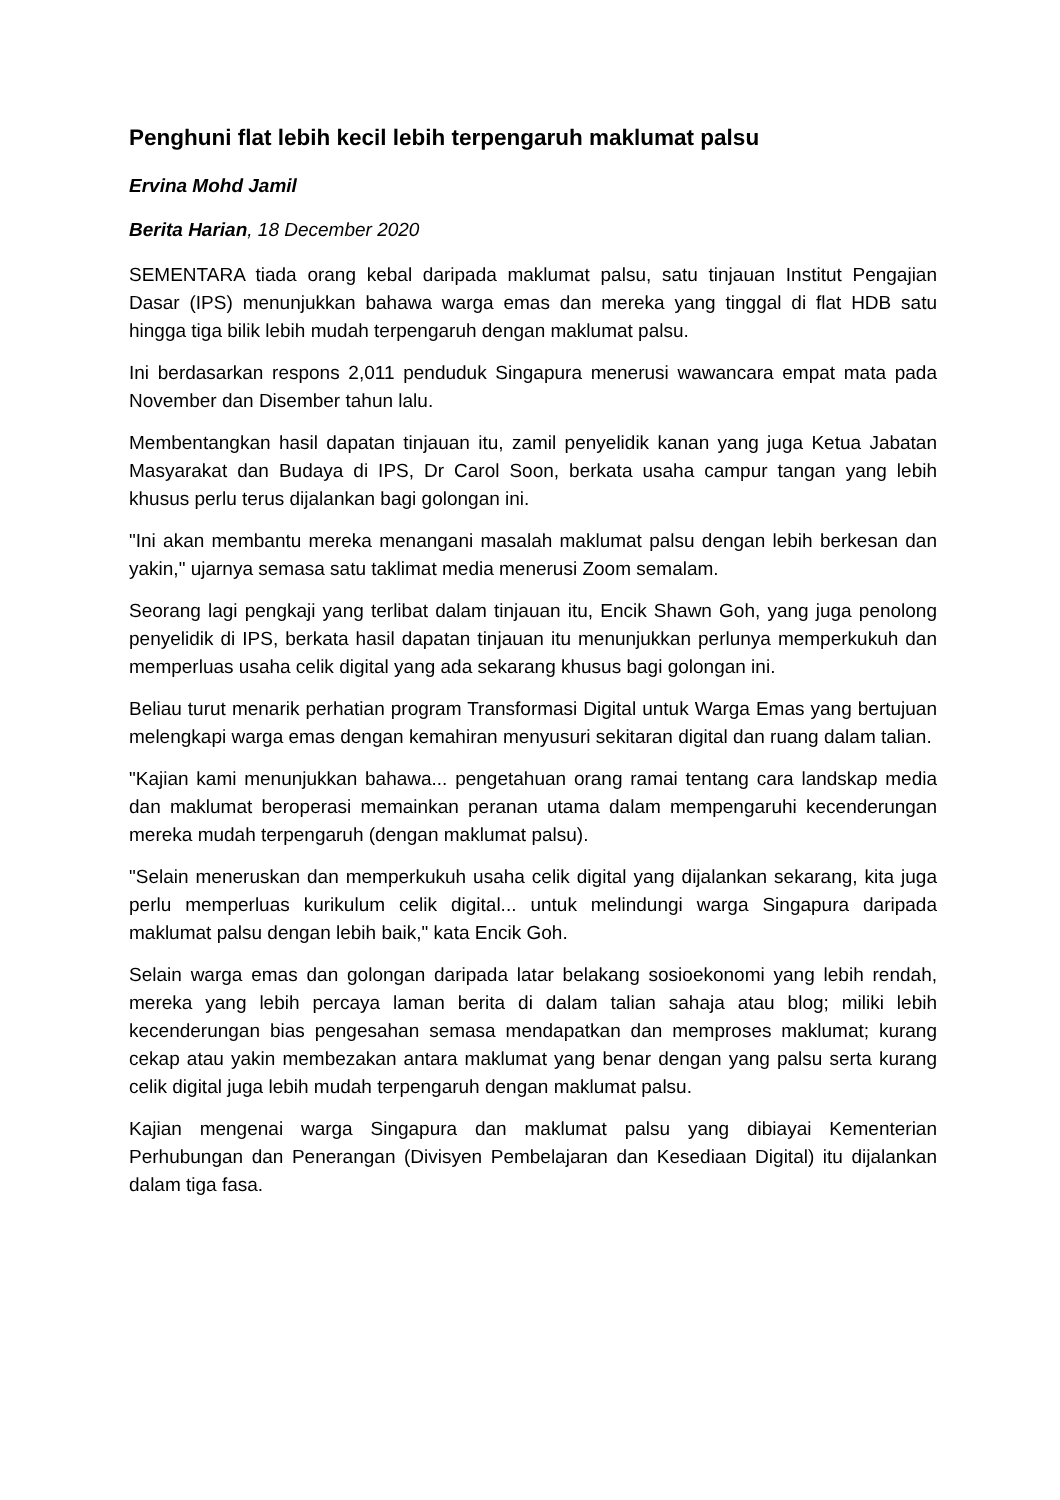Penghuni flat lebih kecil lebih terpengaruh maklumat palsu
Ervina Mohd Jamil
Berita Harian, 18 December 2020
SEMENTARA tiada orang kebal daripada maklumat palsu, satu tinjauan Institut Pengajian Dasar (IPS) menunjukkan bahawa warga emas dan mereka yang tinggal di flat HDB satu hingga tiga bilik lebih mudah terpengaruh dengan maklumat palsu.
Ini berdasarkan respons 2,011 penduduk Singapura menerusi wawancara empat mata pada November dan Disember tahun lalu.
Membentangkan hasil dapatan tinjauan itu, zamil penyelidik kanan yang juga Ketua Jabatan Masyarakat dan Budaya di IPS, Dr Carol Soon, berkata usaha campur tangan yang lebih khusus perlu terus dijalankan bagi golongan ini.
"Ini akan membantu mereka menangani masalah maklumat palsu dengan lebih berkesan dan yakin," ujarnya semasa satu taklimat media menerusi Zoom semalam.
Seorang lagi pengkaji yang terlibat dalam tinjauan itu, Encik Shawn Goh, yang juga penolong penyelidik di IPS, berkata hasil dapatan tinjauan itu menunjukkan perlunya memperkukuh dan memperluas usaha celik digital yang ada sekarang khusus bagi golongan ini.
Beliau turut menarik perhatian program Transformasi Digital untuk Warga Emas yang bertujuan melengkapi warga emas dengan kemahiran menyusuri sekitaran digital dan ruang dalam talian.
"Kajian kami menunjukkan bahawa... pengetahuan orang ramai tentang cara landskap media dan maklumat beroperasi memainkan peranan utama dalam mempengaruhi kecenderungan mereka mudah terpengaruh (dengan maklumat palsu).
"Selain meneruskan dan memperkukuh usaha celik digital yang dijalankan sekarang, kita juga perlu memperluas kurikulum celik digital... untuk melindungi warga Singapura daripada maklumat palsu dengan lebih baik," kata Encik Goh.
Selain warga emas dan golongan daripada latar belakang sosioekonomi yang lebih rendah, mereka yang lebih percaya laman berita di dalam talian sahaja atau blog; miliki lebih kecenderungan bias pengesahan semasa mendapatkan dan memproses maklumat; kurang cekap atau yakin membezakan antara maklumat yang benar dengan yang palsu serta kurang celik digital juga lebih mudah terpengaruh dengan maklumat palsu.
Kajian mengenai warga Singapura dan maklumat palsu yang dibiayai Kementerian Perhubungan dan Penerangan (Divisyen Pembelajaran dan Kesediaan Digital) itu dijalankan dalam tiga fasa.